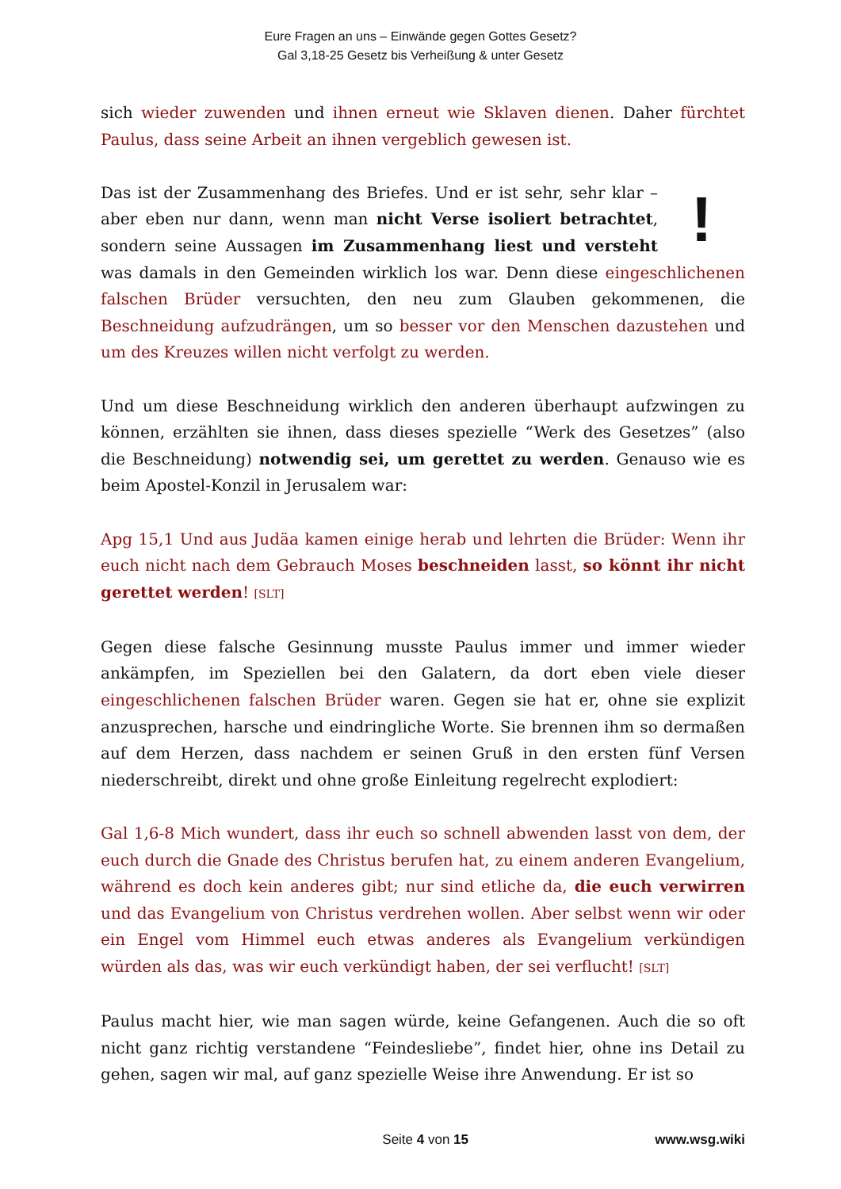Eure Fragen an uns – Einwände gegen Gottes Gesetz?
Gal 3,18-25 Gesetz bis Verheißung & unter Gesetz
sich wieder zuwenden und ihnen erneut wie Sklaven dienen. Daher fürchtet Paulus, dass seine Arbeit an ihnen vergeblich gewesen ist.
! Das ist der Zusammenhang des Briefes. Und er ist sehr, sehr klar – aber eben nur dann, wenn man nicht Verse isoliert betrachtet, sondern seine Aussagen im Zusammenhang liest und versteht was damals in den Gemeinden wirklich los war. Denn diese eingeschlichenen falschen Brüder versuchten, den neu zum Glauben gekommenen, die Beschneidung aufzudrängen, um so besser vor den Menschen dazustehen und um des Kreuzes willen nicht verfolgt zu werden.
Und um diese Beschneidung wirklich den anderen überhaupt aufzwingen zu können, erzählten sie ihnen, dass dieses spezielle “Werk des Gesetzes” (also die Beschneidung) notwendig sei, um gerettet zu werden. Genauso wie es beim Apostel-Konzil in Jerusalem war:
Apg 15,1 Und aus Judäa kamen einige herab und lehrten die Brüder: Wenn ihr euch nicht nach dem Gebrauch Moses beschneiden lasst, so könnt ihr nicht gerettet werden! [SLT]
Gegen diese falsche Gesinnung musste Paulus immer und immer wieder ankämpfen, im Speziellen bei den Galatern, da dort eben viele dieser eingeschlichenen falschen Brüder waren. Gegen sie hat er, ohne sie explizit anzusprechen, harsche und eindringliche Worte. Sie brennen ihm so dermaßen auf dem Herzen, dass nachdem er seinen Gruß in den ersten fünf Versen niederschreibt, direkt und ohne große Einleitung regelrecht explodiert:
Gal 1,6-8 Mich wundert, dass ihr euch so schnell abwenden lasst von dem, der euch durch die Gnade des Christus berufen hat, zu einem anderen Evangelium, während es doch kein anderes gibt; nur sind etliche da, die euch verwirren und das Evangelium von Christus verdrehen wollen. Aber selbst wenn wir oder ein Engel vom Himmel euch etwas anderes als Evangelium verkündigen würden als das, was wir euch verkündigt haben, der sei verflucht! [SLT]
Paulus macht hier, wie man sagen würde, keine Gefangenen. Auch die so oft nicht ganz richtig verstandene “Feindesliebe”, findet hier, ohne ins Detail zu gehen, sagen wir mal, auf ganz spezielle Weise ihre Anwendung. Er ist so
Seite 4 von 15 www.wsg.wiki